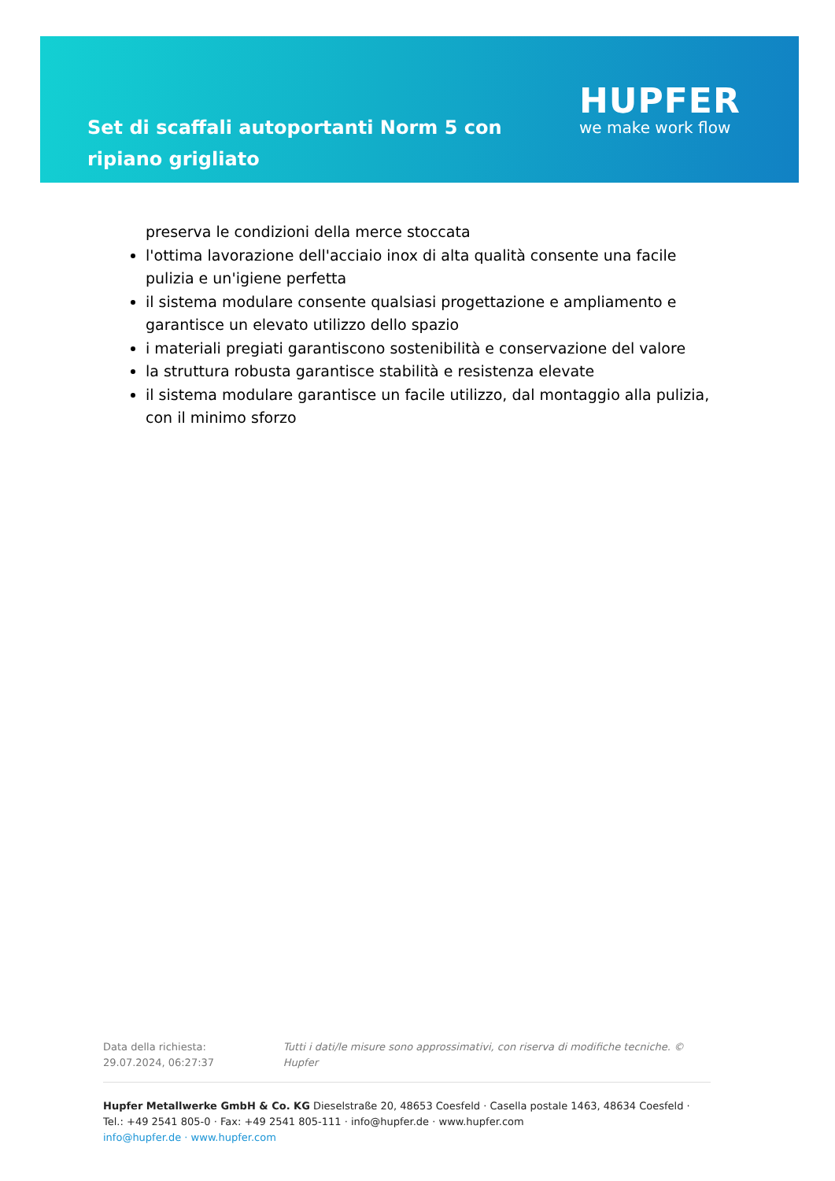Set di scaffali autoportanti Norm 5 con ripiano grigliato
HUPFER
we make work flow
preserva le condizioni della merce stoccata
l'ottima lavorazione dell'acciaio inox di alta qualità consente una facile pulizia e un'igiene perfetta
il sistema modulare consente qualsiasi progettazione e ampliamento e garantisce un elevato utilizzo dello spazio
i materiali pregiati garantiscono sostenibilità e conservazione del valore
la struttura robusta garantisce stabilità e resistenza elevate
il sistema modulare garantisce un facile utilizzo, dal montaggio alla pulizia, con il minimo sforzo
Data della richiesta: 29.07.2024, 06:27:37
Tutti i dati/le misure sono approssimativi, con riserva di modifiche tecniche. © Hupfer
Hupfer Metallwerke GmbH & Co. KG Dieselstraße 20, 48653 Coesfeld · Casella postale 1463, 48634 Coesfeld · Tel.: +49 2541 805-0 · Fax: +49 2541 805-111 · info@hupfer.de · www.hupfer.com
info@hupfer.de · www.hupfer.com